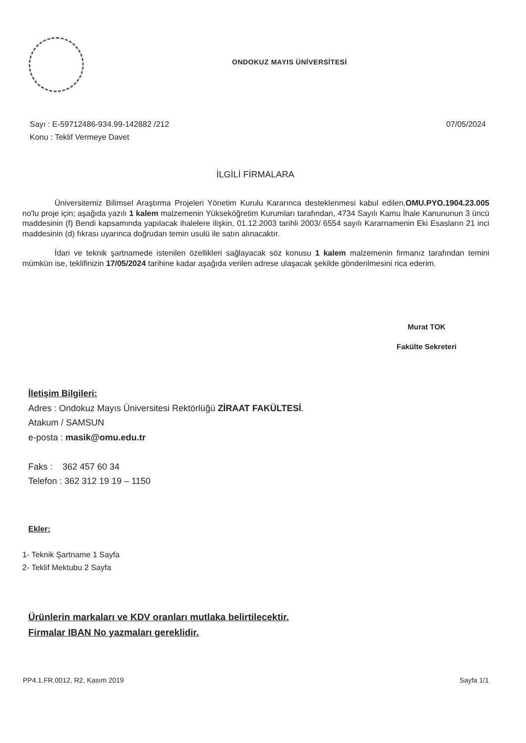ONDOKUZ MAYIS ÜNİVERSİTESİ
07/05/2024 Sayı : E-59712486-934.99-142882 /212
Konu : Teklif Vermeye Davet
İLGİLİ FİRMALARA
Üniversitemiz Bilimsel Araştırma Projeleri Yönetim Kurulu Kararınca desteklenmesi kabul edilen,OMU.PYO.1904.23.005 no'lu proje için; aşağıda yazılı 1 kalem malzemenin Yükseköğretim Kurumları tarafından, 4734 Sayılı Kamu İhale Kanununun 3 üncü maddesinin (f) Bendi kapsamında yapılacak ihalelere ilişkin, 01.12.2003 tarihli 2003/ 6554 sayılı Kararnamenin Eki Esasların 21 inci maddesinin (d) fıkrası uyarınca doğrudan temin usulü ile satın alınacaktır.
İdari ve teknik şartnamede istenilen özellikleri sağlayacak söz konusu 1 kalem malzemenin firmanız tarafından temini mümkün ise, teklifinizin 17/05/2024 tarihine kadar aşağıda verilen adrese ulaşacak şekilde gönderilmesini rica ederim.
Murat TOK
Fakülte Sekreteri
İletişim Bilgileri:
Adres : Ondokuz Mayıs Üniversitesi Rektörlüğü ZİRAAT FAKÜLTESİ.
Atakum / SAMSUN
e-posta : masik@omu.edu.tr
Faks : 362 457 60 34
Telefon : 362 312 19 19 – 1150
Ekler:
1- Teknik Şartname 1 Sayfa
2- Teklif Mektubu 2 Sayfa
Ürünlerin markaları ve KDV oranları mutlaka belirtilecektir.
Firmalar IBAN No yazmaları gereklidir.
Sayfa 1/1 PP4.1.FR.0012, R2, Kasım 2019